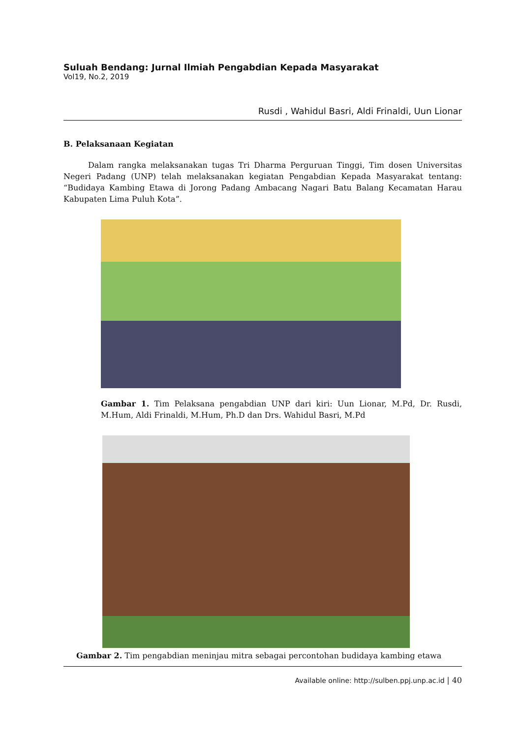Suluah Bendang: Jurnal Ilmiah Pengabdian Kepada Masyarakat
Vol19, No.2, 2019
Rusdi , Wahidul Basri, Aldi Frinaldi, Uun Lionar
B. Pelaksanaan Kegiatan
Dalam rangka melaksanakan tugas Tri Dharma Perguruan Tinggi, Tim dosen Universitas Negeri Padang (UNP) telah melaksanakan kegiatan Pengabdian Kepada Masyarakat tentang: “Budidaya Kambing Etawa di Jorong Padang Ambacang Nagari Batu Balang Kecamatan Harau Kabupaten Lima Puluh Kota”.
Gambar 1. Tim Pelaksana pengabdian UNP dari kiri: Uun Lionar, M.Pd, Dr. Rusdi, M.Hum, Aldi Frinaldi, M.Hum, Ph.D dan Drs. Wahidul Basri, M.Pd
Gambar 2. Tim pengabdian meninjau mitra sebagai percontohan budidaya kambing etawa
Available online: http://sulben.ppj.unp.ac.id | 40